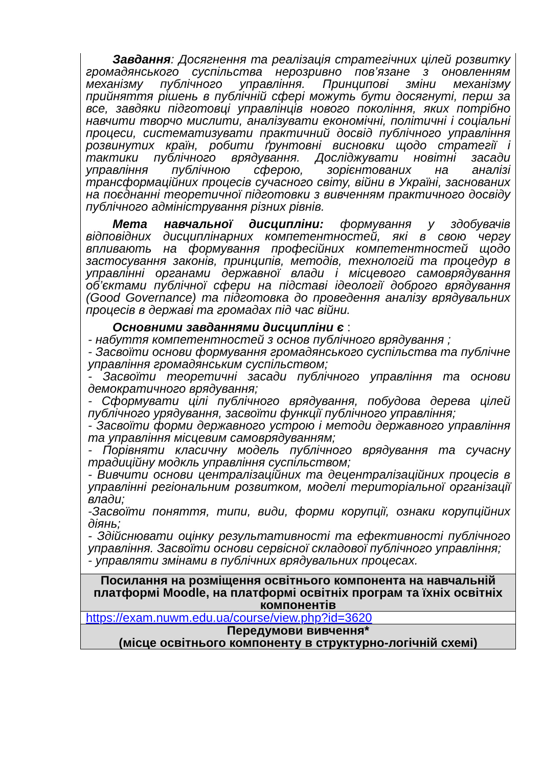| Завдання : Досягнення та реалізація стратегічних цілей розвитку громадянського суспільства нерозривно пов’язане з оновленням механізму публічного управління. Принципові зміни механізму прийняття рішень в публічній сфері можуть бути досягнуті, перш за все, завдяки підготовці управлінців нового покоління, яких потрібно навчити творчо мислити, аналізувати економічні, політичні і соціальні процеси, систематизувати практичний досвід публічного управління розвинутих країн, робити ґрунтовні висновки щодо стратегії і тактики публічного врядування. Досліджувати новітні засади управління публічною сферою, зорієнтованих на аналізі трансформаційних процесів сучасного світу, війни в Україні, заснованих на поєднанні теоретичної підготовки з вивченням практичного досвіду публічного адміністрування різних рівнів. Мета навчальної дисципліни: формування у здобувачів відповідних дисциплінарних компетентностей, які в свою чергу впливають на формування професійних компетентностей щодо застосування законів, принципів, методів, технологій та процедур в управлінні органами державної влади і місцевого самоврядування об’єктами публічної сфери на підставі ідеології доброго врядування (Good Governance) та підготовка до проведення аналізу врядувальних процесів в державі та громадах під час війни. Основними завданнями дисципліни є : - набуття компетентностей з основ публічного врядування ; - Засвоїти основи формування громадянського суспільства та публічне управління громадянським суспільством; - Засвоїти теоретичні засади публічного управління та основи демократичного врядування; - Сформувати цілі публічного врядування, побудова дерева цілей публічного урядування, засвоїти функції публічного управління; - Засвоїти форми державного устрою і методи державного управління та управління місцевим самоврядуванням; - Порівняти класичну модель публічного врядування та сучасну традиційну модкль управління суспільством; - Вивчити основи централізаційних та децентралізаційних процесів в управлінні регіональним розвитком, моделі територіальної організації влади; -Засвоїти поняття, типи, види, форми корупції, ознаки корупційних діянь; - Здійснювати оцінку результативності та ефективності публічного управління. Засвоїти основи сервісної складової публічного управління; - управляти змінами в публічних врядувальних процесах. |
| Посилання на розміщення освітнього компонента на навчальній платформі Moodle, на платформі освітніх програм та їхніх освітніх компонентів |
| https://exam.nuwm.edu.ua/course/view.php?id=3620 |
| Передумови вивчення* (місце освітнього компоненту в структурно-логічній схемі) |